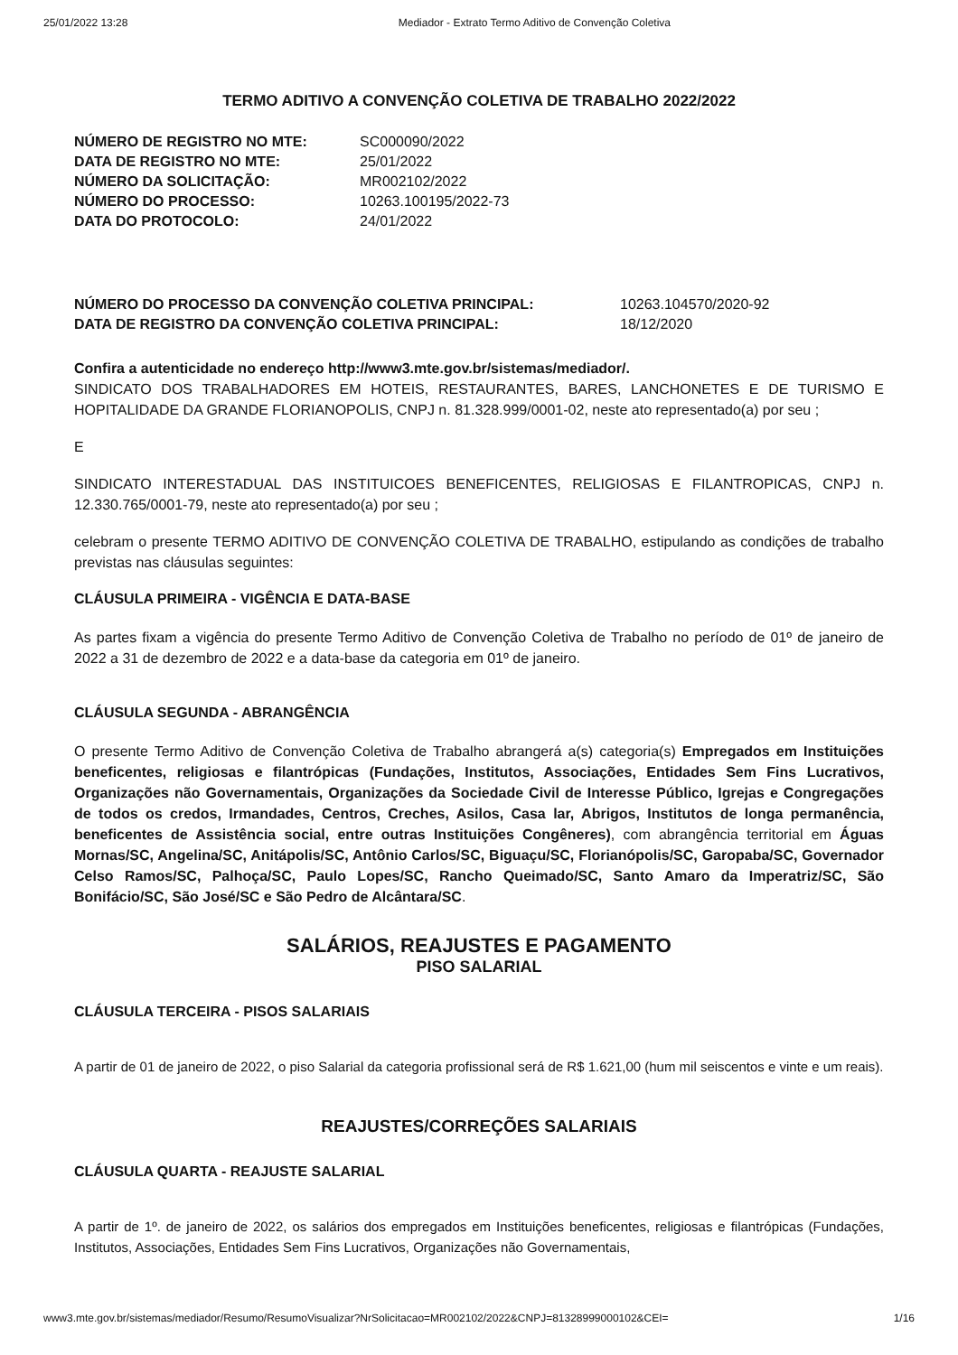25/01/2022 13:28 Mediador - Extrato Termo Aditivo de Convenção Coletiva
TERMO ADITIVO A CONVENÇÃO COLETIVA DE TRABALHO 2022/2022
| NÚMERO DE REGISTRO NO MTE: | SC000090/2022 |
| DATA DE REGISTRO NO MTE: | 25/01/2022 |
| NÚMERO DA SOLICITAÇÃO: | MR002102/2022 |
| NÚMERO DO PROCESSO: | 10263.100195/2022-73 |
| DATA DO PROTOCOLO: | 24/01/2022 |
| NÚMERO DO PROCESSO DA CONVENÇÃO COLETIVA PRINCIPAL: | 10263.104570/2020-92 |
| DATA DE REGISTRO DA CONVENÇÃO COLETIVA PRINCIPAL: | 18/12/2020 |
Confira a autenticidade no endereço http://www3.mte.gov.br/sistemas/mediador/.
SINDICATO DOS TRABALHADORES EM HOTEIS, RESTAURANTES, BARES, LANCHONETES E DE TURISMO E HOPITALIDADE DA GRANDE FLORIANOPOLIS, CNPJ n. 81.328.999/0001-02, neste ato representado(a) por seu ;
E
SINDICATO INTERESTADUAL DAS INSTITUICOES BENEFICENTES, RELIGIOSAS E FILANTROPICAS, CNPJ n. 12.330.765/0001-79, neste ato representado(a) por seu ;
celebram o presente TERMO ADITIVO DE CONVENÇÃO COLETIVA DE TRABALHO, estipulando as condições de trabalho previstas nas cláusulas seguintes:
CLÁUSULA PRIMEIRA - VIGÊNCIA E DATA-BASE
As partes fixam a vigência do presente Termo Aditivo de Convenção Coletiva de Trabalho no período de 01º de janeiro de 2022 a 31 de dezembro de 2022 e a data-base da categoria em 01º de janeiro.
CLÁUSULA SEGUNDA - ABRANGÊNCIA
O presente Termo Aditivo de Convenção Coletiva de Trabalho abrangerá a(s) categoria(s) Empregados em Instituições beneficentes, religiosas e filantrópicas (Fundações, Institutos, Associações, Entidades Sem Fins Lucrativos, Organizações não Governamentais, Organizações da Sociedade Civil de Interesse Público, Igrejas e Congregações de todos os credos, Irmandades, Centros, Creches, Asilos, Casa lar, Abrigos, Institutos de longa permanência, beneficentes de Assistência social, entre outras Instituições Congêneres), com abrangência territorial em Águas Mornas/SC, Angelina/SC, Anitápolis/SC, Antônio Carlos/SC, Biguaçu/SC, Florianópolis/SC, Garopaba/SC, Governador Celso Ramos/SC, Palhoça/SC, Paulo Lopes/SC, Rancho Queimado/SC, Santo Amaro da Imperatriz/SC, São Bonifácio/SC, São José/SC e São Pedro de Alcântara/SC.
SALÁRIOS, REAJUSTES E PAGAMENTO
PISO SALARIAL
CLÁUSULA TERCEIRA - PISOS SALARIAIS
A partir de 01 de janeiro de 2022, o piso Salarial da categoria profissional será de R$ 1.621,00 (hum mil seiscentos e vinte e um reais).
REAJUSTES/CORREÇÕES SALARIAIS
CLÁUSULA QUARTA - REAJUSTE SALARIAL
A partir de 1º. de janeiro de 2022, os salários dos empregados em Instituições beneficentes, religiosas e filantrópicas (Fundações, Institutos, Associações, Entidades Sem Fins Lucrativos, Organizações não Governamentais,
www3.mte.gov.br/sistemas/mediador/Resumo/ResumoVisualizar?NrSolicitacao=MR002102/2022&CNPJ=81328999000102&CEI= 1/16